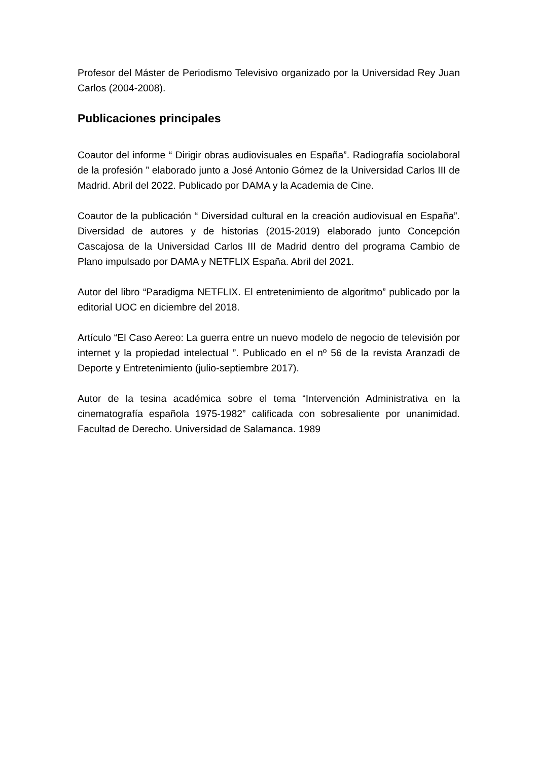Profesor del Máster de Periodismo Televisivo organizado por la Universidad Rey Juan Carlos (2004-2008).
Publicaciones principales
Coautor del informe “ Dirigir obras audiovisuales en España”. Radiografía sociolaboral de la profesión ” elaborado junto a José Antonio Gómez de la Universidad Carlos III de Madrid. Abril del 2022. Publicado por DAMA y la Academia de Cine.
Coautor de la publicación “ Diversidad cultural en la creación audiovisual en España”. Diversidad de autores y de historias (2015-2019) elaborado junto Concepción Cascajosa de la Universidad Carlos III de Madrid dentro del programa Cambio de Plano impulsado por DAMA y NETFLIX España. Abril del 2021.
Autor del libro “Paradigma NETFLIX. El entretenimiento de algoritmo” publicado por la editorial UOC en diciembre del 2018.
Artículo “El Caso Aereo: La guerra entre un nuevo modelo de negocio de televisión por internet y la propiedad intelectual ”. Publicado en el nº 56 de la revista Aranzadi de Deporte y Entretenimiento (julio-septiembre 2017).
Autor de la tesina académica sobre el tema “Intervención Administrativa en la cinematografía española 1975-1982” calificada con sobresaliente por unanimidad. Facultad de Derecho. Universidad de Salamanca. 1989